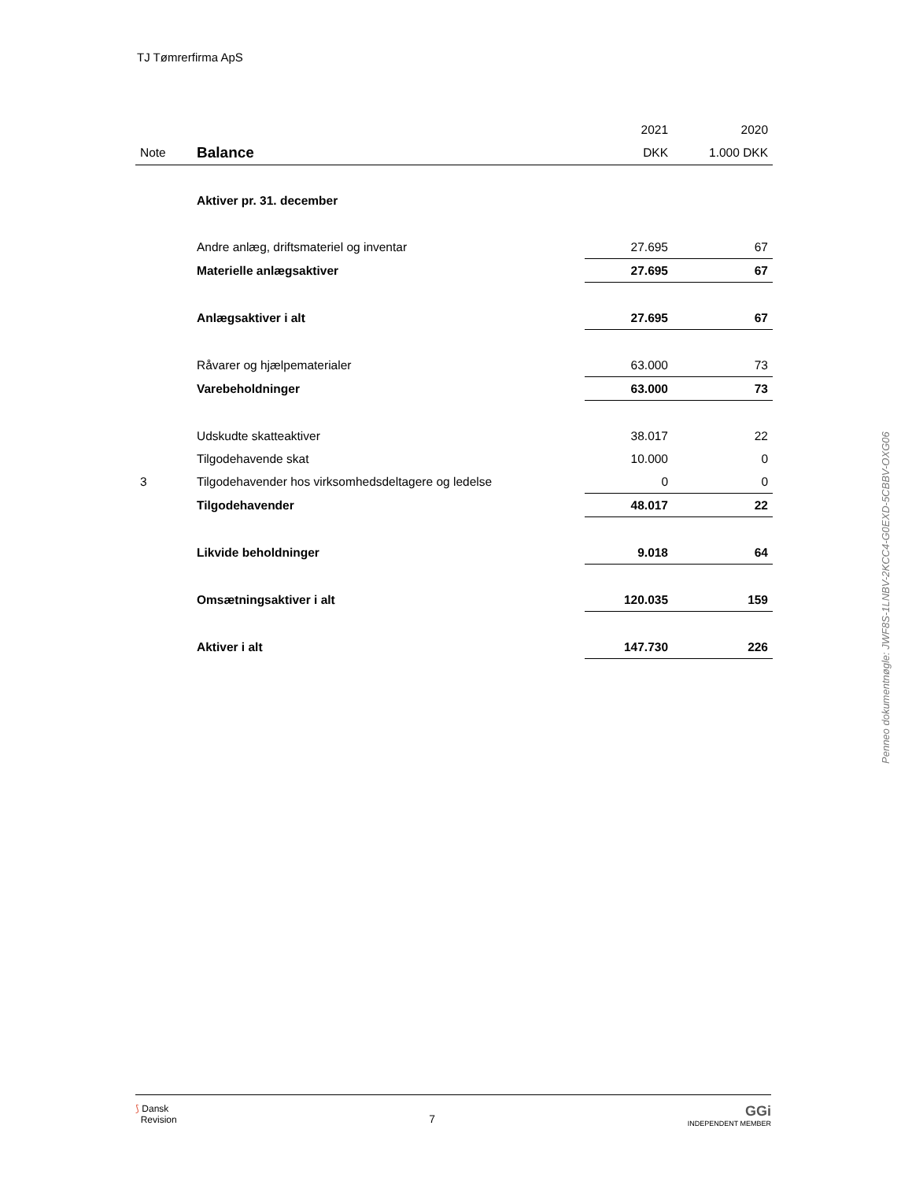TJ Tømrerfirma ApS
| | | 2021 | 2020 |
| Note | Balance | DKK | 1.000 DKK |
| | Aktiver pr. 31. december | | |
| | Andre anlæg, driftsmateriel og inventar | 27.695 | 67 |
| | Materielle anlægsaktiver | 27.695 | 67 |
| | Anlægsaktiver i alt | 27.695 | 67 |
| | Råvarer og hjælpematerialer | 63.000 | 73 |
| | Varebeholdninger | 63.000 | 73 |
| | Udskudte skatteaktiver | 38.017 | 22 |
| | Tilgodehavende skat | 10.000 | 0 |
| 3 | Tilgodehavender hos virksomhedsdeltagere og ledelse | 0 | 0 |
| | Tilgodehavender | 48.017 | 22 |
| | Likvide beholdninger | 9.018 | 64 |
| | Omsætningsaktiver i alt | 120.035 | 159 |
| | Aktiver i alt | 147.730 | 226 |
Penneo dokumentnøgle: JWF8S-1LNBV-2KCC4-G0EXD-5CBBV-OXG06
⟆ Dansk
Revision
7
GGi
INDEPENDENT MEMBER